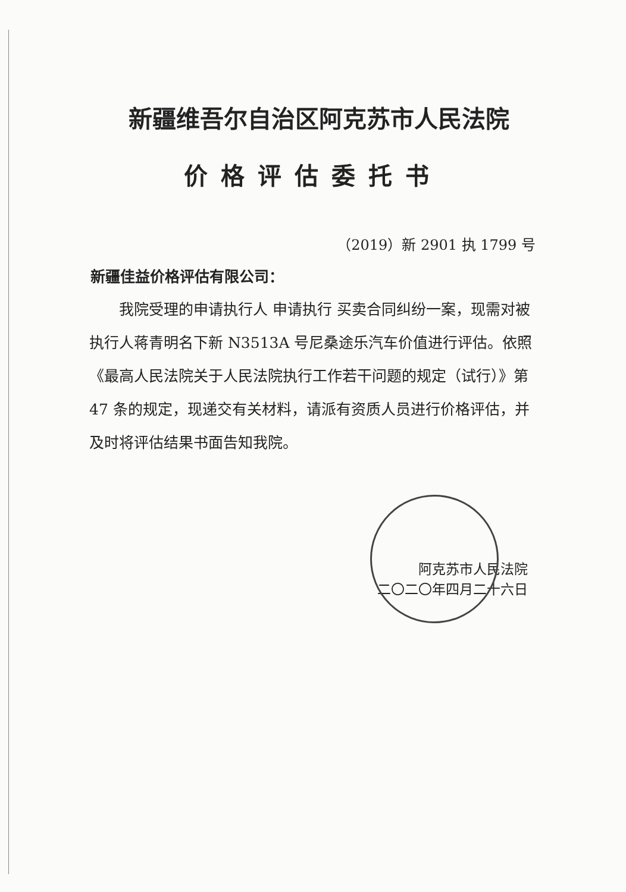新疆维吾尔自治区阿克苏市人民法院
价格评估委托书
（2019）新 2901 执 1799 号
新疆佳益价格评估有限公司：
我院受理的申请执行人 申请执行 买卖合同纠纷一案，现需对被执行人蒋青明名下新 N3513A 号尼桑途乐汽车价值进行评估。依照《最高人民法院关于人民法院执行工作若干问题的规定（试行）》第 47 条的规定，现递交有关材料，请派有资质人员进行价格评估，并及时将评估结果书面告知我院。
阿克苏市人民法院
二〇二〇年四月二十六日